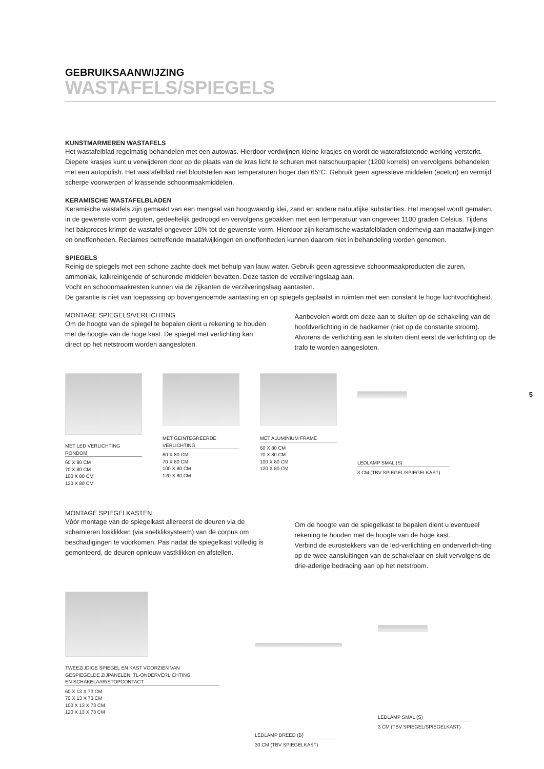GEBRUIKSAANWIJZING
WASTAFELS/SPIEGELS
KUNSTMARMEREN WASTAFELS
Het wastafelblad regelmatig behandelen met een autowas. Hierdoor verdwijnen kleine krasjes en wordt de waterafstotende werking versterkt. Diepere krasjes kunt u verwijderen door op de plaats van de kras licht te schuren met natschuurpapier (1200 korrels) en vervolgens behandelen met een autopolish. Het wastafelblad niet blootstellen aan temperaturen hoger dan 65°C. Gebruik geen agressieve middelen (aceton) en vermijd scherpe voorwerpen of krassende schoonmaakmiddelen.
KERAMISCHE WASTAFELBLADEN
Keramische wastafels zijn gemaakt van een mengsel van hoogwaardig klei, zand en andere natuurlijke substanties. Het mengsel wordt gemalen, in de gewenste vorm gegoten, gedeeltelijk gedroogd en vervolgens gebakken met een temperatuur van ongeveer 1100 graden Celsius. Tijdens het bakproces krimpt de wastafel ongeveer 10% tot de gewenste vorm. Hierdoor zijn keramische wastafelbladen onderhevig aan maatafwijkingen en oneffenheden. Reclames betreffende maatafwijkingen en oneffenheden kunnen daarom niet in behandeling worden genomen.
SPIEGELS
Reinig de spiegels met een schone zachte doek met behulp van lauw water. Gebruik geen agressieve schoonmaakproducten die zuren, ammoniak, kalkreinigende of schurende middelen bevatten. Deze tasten de verzilveringslaag aan.
Vocht en schoonmaakresten kunnen via de zijkanten de verzilveringslaag aantasten.
De garantie is niet van toepassing op bovengenoemde aantasting en op spiegels geplaatst in ruimten met een constant te hoge luchtvochtigheid.
MONTAGE SPIEGELS/VERLICHTING
Om de hoogte van de spiegel te bepalen dient u rekening te houden met de hoogte van de hoge kast. De spiegel met verlichting kan direct op het netstroom worden aangesloten.
Aanbevolen wordt om deze aan te sluiten op de schakeling van de hoofdverlichting in de badkamer (niet op de constante stroom). Alvorens de verlichting aan te sluiten dient eerst de verlichting op de trafo te worden aangesloten.
MET LED VERLICHTING
RONDOM
60 X 80 CM
70 X 80 CM
100 X 80 CM
120 X 80 CM
MET GEÏNTEGREERDE
VERLICHTING
60 X 80 CM
70 X 80 CM
100 X 80 CM
120 X 80 CM
MET ALUMINIUM FRAME
60 X 80 CM
70 X 80 CM
100 X 80 CM
120 X 80 CM
LEDLAMP SMAL (S)
3 CM (TBV SPIEGEL/SPIEGELKAST)
MONTAGE SPIEGELKASTEN
Vóór montage van de spiegelkast allereerst de deuren via de scharnieren losklikken (via snelkliksysteem) van de corpus om beschadigingen te voorkomen. Pas nadat de spiegelkast volledig is gemonteerd, de deuren opnieuw vastklikken en afstellen.
Om de hoogte van de spiegelkast te bepalen dient u eventueel rekening te houden met de hoogte van de hoge kast.
Verbind de eurostekkers van de led-verlichting en onderverlich-ting op de twee aansluitingen van de schakelaar en sluit vervolgens de drie-aderige bedrading aan op het netstroom.
TWEEZIJDIGE SPIEGEL EN KAST VOORZIEN VAN
GESPIEGELDE ZIJPANELEN, TL-ONDERVERLICHTING
EN SCHAKELAAR/STOPCONTACT
60 X 13 X 73 CM
70 X 13 X 73 CM
100 X 13 X 73 CM
120 X 13 X 73 CM
LEDLAMP BREED (B)
30 CM (TBV SPIEGELKAST)
LEDLAMP SMAL (S)
3 CM (TBV SPIEGEL/SPIEGELKAST)
5